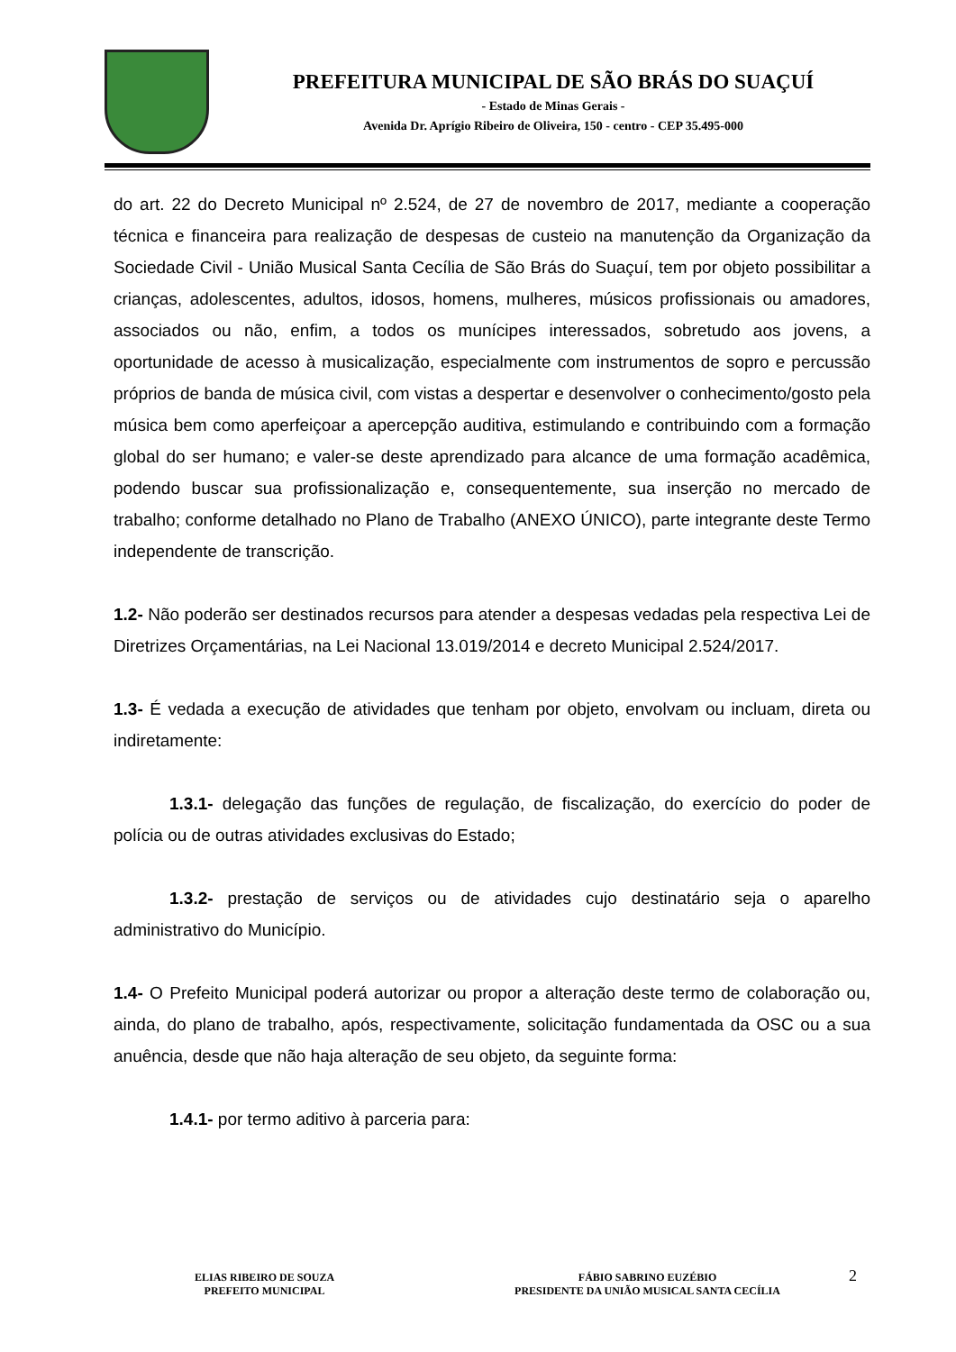PREFEITURA MUNICIPAL DE SÃO BRÁS DO SUAÇUÍ
- Estado de Minas Gerais -
Avenida Dr. Aprígio Ribeiro de Oliveira, 150 - centro - CEP 35.495-000
do art. 22 do Decreto Municipal nº 2.524, de 27 de novembro de 2017, mediante a cooperação técnica e financeira para realização de despesas de custeio na manutenção da Organização da Sociedade Civil - União Musical Santa Cecília de São Brás do Suaçuí, tem por objeto possibilitar a crianças, adolescentes, adultos, idosos, homens, mulheres, músicos profissionais ou amadores, associados ou não, enfim, a todos os munícipes interessados, sobretudo aos jovens, a oportunidade de acesso à musicalização, especialmente com instrumentos de sopro e percussão próprios de banda de música civil, com vistas a despertar e desenvolver o conhecimento/gosto pela música bem como aperfeiçoar a apercepção auditiva, estimulando e contribuindo com a formação global do ser humano; e valer-se deste aprendizado para alcance de uma formação acadêmica, podendo buscar sua profissionalização e, consequentemente, sua inserção no mercado de trabalho; conforme detalhado no Plano de Trabalho (ANEXO ÚNICO), parte integrante deste Termo independente de transcrição.
1.2- Não poderão ser destinados recursos para atender a despesas vedadas pela respectiva Lei de Diretrizes Orçamentárias, na Lei Nacional 13.019/2014 e decreto Municipal 2.524/2017.
1.3- É vedada a execução de atividades que tenham por objeto, envolvam ou incluam, direta ou indiretamente:
1.3.1- delegação das funções de regulação, de fiscalização, do exercício do poder de polícia ou de outras atividades exclusivas do Estado;
1.3.2- prestação de serviços ou de atividades cujo destinatário seja o aparelho administrativo do Município.
1.4- O Prefeito Municipal poderá autorizar ou propor a alteração deste termo de colaboração ou, ainda, do plano de trabalho, após, respectivamente, solicitação fundamentada da OSC ou a sua anuência, desde que não haja alteração de seu objeto, da seguinte forma:
1.4.1- por termo aditivo à parceria para:
ELIAS RIBEIRO DE SOUZA
PREFEITO MUNICIPAL
FÁBIO SABRINO EUZÉBIO
PRESIDENTE DA UNIÃO MUSICAL SANTA CECÍLIA
2